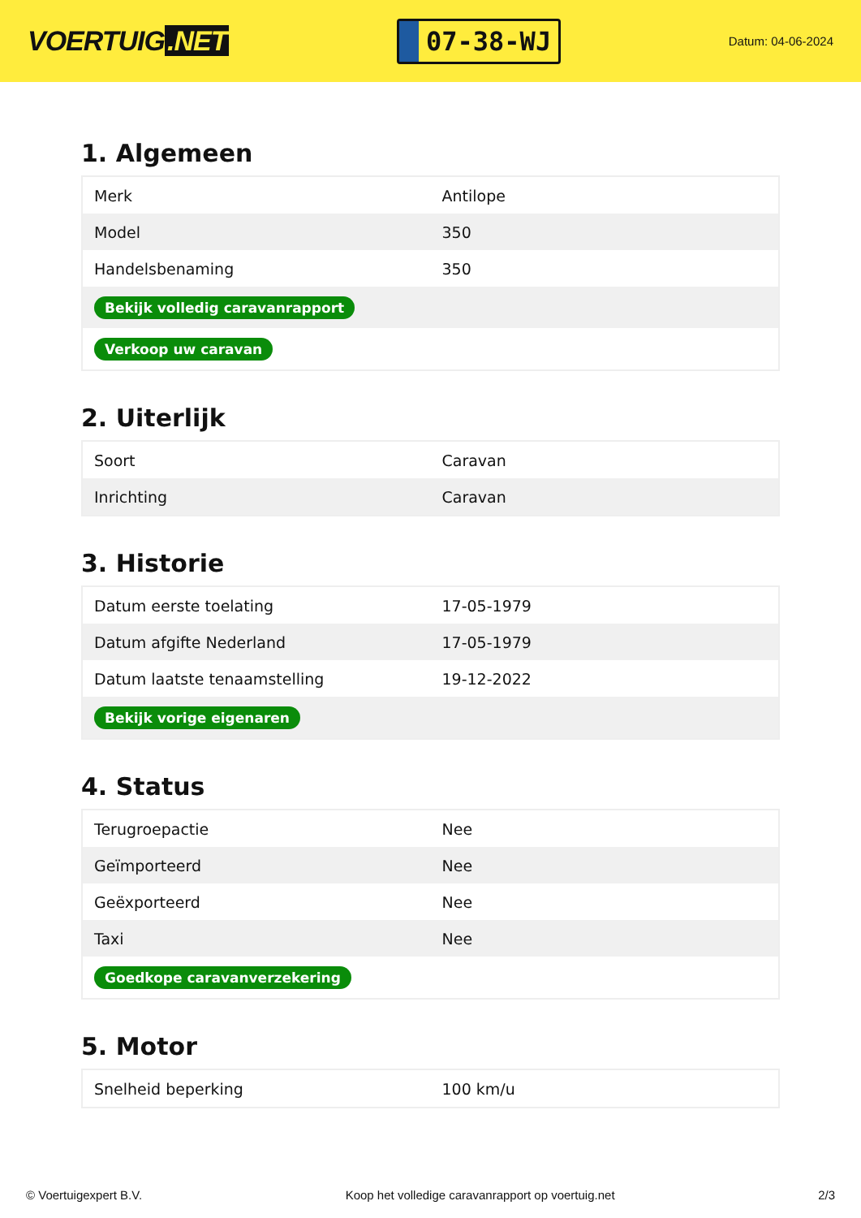VOERTUIG.NET
07-38-WJ
Datum: 04-06-2024
1. Algemeen
| Merk | Antilope |
| Model | 350 |
| Handelsbenaming | 350 |
| Bekijk volledig caravanrapport | |
| Verkoop uw caravan | |
2. Uiterlijk
| Soort | Caravan |
| Inrichting | Caravan |
3. Historie
| Datum eerste toelating | 17-05-1979 |
| Datum afgifte Nederland | 17-05-1979 |
| Datum laatste tenaamstelling | 19-12-2022 |
| Bekijk vorige eigenaren | |
4. Status
| Terugroepactie | Nee |
| Geïmporteerd | Nee |
| Geëxporteerd | Nee |
| Taxi | Nee |
| Goedkope caravanverzekering | |
5. Motor
| Snelheid beperking | 100 km/u |
© Voertuigexpert B.V. Koop het volledige caravanrapport op voertuig.net 2/3